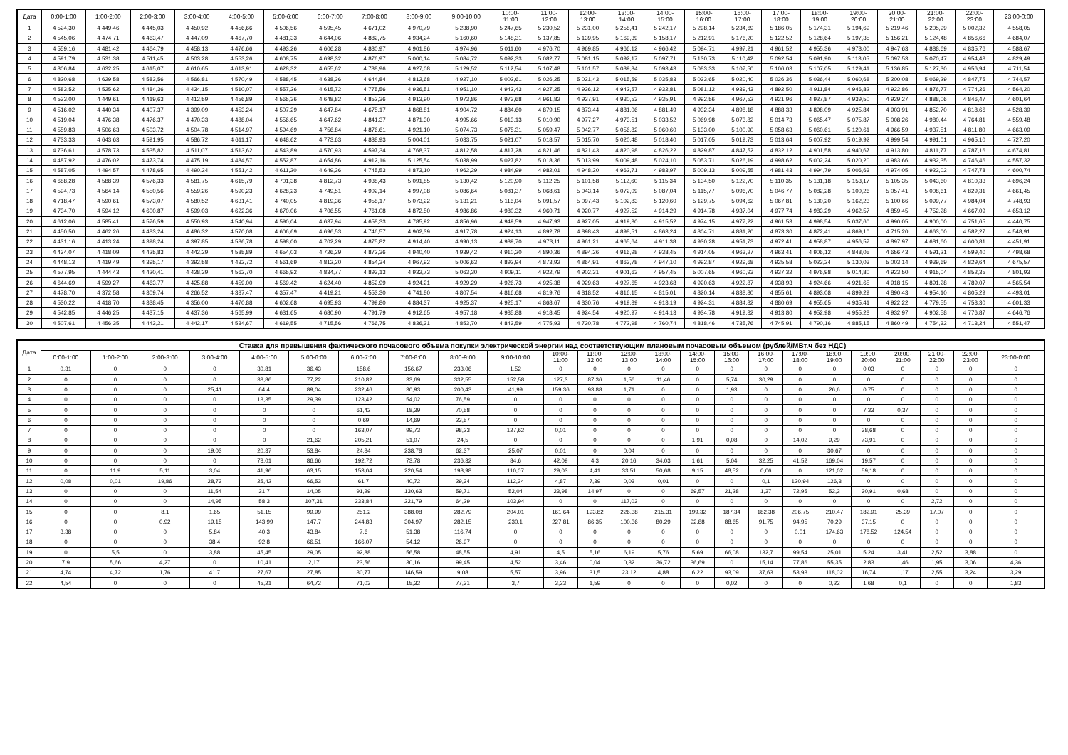| Дата | 0:00-1:00 | 1:00-2:00 | 2:00-3:00 | 3:00-4:00 | 4:00-5:00 | 5:00-6:00 | 6:00-7:00 | 7:00-8:00 | 8:00-9:00 | 9:00-10:00 | 10:00- 11:00 | 11:00- 12:00 | 12:00- 13:00 | 13:00- 14:00 | 14:00- 15:00 | 15:00- 16:00 | 16:00- 17:00 | 17:00- 18:00 | 18:00- 19:00 | 19:00- 20:00 | 20:00- 21:00 | 21:00- 22:00 | 22:00- 23:00 | 23:00-0:00 |
| --- | --- | --- | --- | --- | --- | --- | --- | --- | --- | --- | --- | --- | --- | --- | --- | --- | --- | --- | --- | --- | --- | --- | --- | --- |
| 1 | 4 524,30 | 4 449,46 | 4 445,03 | 4 450,92 | 4 456,66 | 4 506,56 | 4 595,45 | 4 671,02 | 4 970,79 | 5 238,90 | 5 247,65 | 5 230,52 | 5 231,00 | 5 258,41 | 5 242,17 | 5 298,14 | 5 234,69 | 5 186,05 | 5 174,31 | 5 194,69 | 5 219,46 | 5 205,99 | 5 002,32 | 4 558,05 |
| 2 | 4 545,06 | 4 474,71 | 4 463,47 | 4 447,09 | 4 467,70 | 4 481,33 | 4 644,06 | 4 882,75 | 4 934,24 | 5 160,60 | 5 148,31 | 5 137,85 | 5 139,95 | 5 169,39 | 5 158,17 | 5 212,91 | 5 176,20 | 5 122,52 | 5 128,64 | 5 197,35 | 5 156,21 | 5 124,48 | 4 856,66 | 4 684,07 |
| 3 | 4 559,16 | 4 481,42 | 4 464,79 | 4 458,13 | 4 476,66 | 4 493,26 | 4 606,28 | 4 880,97 | 4 901,86 | 4 974,96 | 5 011,60 | 4 976,70 | 4 969,85 | 4 966,12 | 4 966,42 | 5 094,71 | 4 997,21 | 4 961,52 | 4 955,36 | 4 978,00 | 4 947,63 | 4 888,69 | 4 835,76 | 4 588,67 |
| 4 | 4 591,79 | 4 531,38 | 4 511,45 | 4 503,28 | 4 553,26 | 4 608,75 | 4 698,32 | 4 876,97 | 5 000,14 | 5 084,72 | 5 092,33 | 5 082,77 | 5 081,15 | 5 092,17 | 5 097,71 | 5 130,73 | 5 110,42 | 5 092,54 | 5 091,90 | 5 113,05 | 5 097,53 | 5 070,47 | 4 954,43 | 4 829,49 |
| 5 | 4 806,84 | 4 632,25 | 4 615,07 | 4 610,65 | 4 613,91 | 4 628,32 | 4 655,62 | 4 788,96 | 4 927,08 | 5 129,52 | 5 112,54 | 5 107,48 | 5 101,57 | 5 089,84 | 5 093,43 | 5 083,33 | 5 107,50 | 5 106,03 | 5 107,05 | 5 129,41 | 5 136,85 | 5 127,30 | 4 956,94 | 4 711,54 |
| 6 | 4 820,68 | 4 629,58 | 4 583,56 | 4 566,81 | 4 570,49 | 4 588,45 | 4 638,36 | 4 644,84 | 4 812,68 | 4 927,10 | 5 002,61 | 5 026,25 | 5 021,43 | 5 015,59 | 5 035,83 | 5 033,65 | 5 020,40 | 5 026,36 | 5 036,44 | 5 060,68 | 5 200,08 | 5 069,29 | 4 847,75 | 4 744,57 |
| 7 | 4 583,52 | 4 525,62 | 4 484,36 | 4 434,15 | 4 510,07 | 4 557,26 | 4 615,72 | 4 775,56 | 4 936,51 | 4 951,10 | 4 942,43 | 4 927,25 | 4 936,12 | 4 942,57 | 4 932,81 | 5 081,12 | 4 939,43 | 4 892,50 | 4 911,84 | 4 946,82 | 4 922,86 | 4 876,77 | 4 774,26 | 4 564,20 |
| 8 | 4 533,00 | 4 449,61 | 4 419,63 | 4 412,59 | 4 456,89 | 4 565,36 | 4 648,82 | 4 852,36 | 4 913,90 | 4 973,86 | 4 973,68 | 4 961,82 | 4 937,91 | 4 930,53 | 4 935,91 | 4 992,56 | 4 967,52 | 4 921,96 | 4 927,87 | 4 939,50 | 4 929,27 | 4 888,06 | 4 846,47 | 4 601,64 |
| 9 | 4 516,02 | 4 440,34 | 4 407,37 | 4 399,09 | 4 453,24 | 4 507,29 | 4 647,84 | 4 675,17 | 4 868,81 | 4 904,72 | 4 884,60 | 4 879,15 | 4 873,44 | 4 881,06 | 4 881,49 | 4 932,34 | 4 898,18 | 4 888,33 | 4 898,09 | 4 925,84 | 4 903,91 | 4 852,70 | 4 818,66 | 4 528,39 |
| 10 | 4 519,04 | 4 476,38 | 4 476,37 | 4 470,33 | 4 488,04 | 4 556,65 | 4 647,62 | 4 841,37 | 4 871,30 | 4 995,66 | 5 013,13 | 5 010,90 | 4 977,27 | 4 973,51 | 5 033,52 | 5 069,98 | 5 073,82 | 5 014,73 | 5 065,47 | 5 075,87 | 5 008,26 | 4 980,44 | 4 764,81 | 4 559,48 |
| 11 | 4 559,83 | 4 506,63 | 4 503,72 | 4 504,78 | 4 514,97 | 4 594,69 | 4 756,84 | 4 876,61 | 4 921,10 | 5 074,73 | 5 075,31 | 5 059,47 | 5 042,77 | 5 056,82 | 5 060,60 | 5 133,00 | 5 100,90 | 5 058,63 | 5 060,61 | 5 120,61 | 4 966,59 | 4 937,51 | 4 811,80 | 4 663,09 |
| 12 | 4 733,33 | 4 643,63 | 4 591,95 | 4 586,72 | 4 611,17 | 4 648,62 | 4 773,63 | 4 888,93 | 5 004,01 | 5 033,75 | 5 021,07 | 5 018,57 | 5 015,70 | 5 020,48 | 5 018,40 | 5 017,05 | 5 019,73 | 5 013,64 | 5 007,92 | 5 019,92 | 4 999,54 | 4 991,01 | 4 965,10 | 4 727,20 |
| 13 | 4 736,61 | 4 578,73 | 4 535,82 | 4 511,07 | 4 513,62 | 4 543,89 | 4 570,93 | 4 597,34 | 4 768,37 | 4 812,58 | 4 817,28 | 4 821,46 | 4 821,43 | 4 820,98 | 4 826,22 | 4 829,87 | 4 847,52 | 4 832,12 | 4 901,58 | 4 940,67 | 4 913,80 | 4 811,77 | 4 787,16 | 4 674,81 |
| 14 | 4 487,92 | 4 476,02 | 4 473,74 | 4 475,19 | 4 484,57 | 4 552,87 | 4 654,86 | 4 912,16 | 5 125,54 | 5 038,99 | 5 027,82 | 5 018,36 | 5 013,99 | 5 009,48 | 5 024,10 | 5 053,71 | 5 026,19 | 4 998,62 | 5 002,24 | 5 020,20 | 4 983,66 | 4 932,35 | 4 746,46 | 4 557,32 |
| 15 | 4 587,05 | 4 494,57 | 4 478,65 | 4 490,24 | 4 551,42 | 4 611,20 | 4 649,36 | 4 745,53 | 4 873,10 | 4 962,29 | 4 984,99 | 4 982,01 | 4 948,20 | 4 962,71 | 4 983,97 | 5 009,13 | 5 009,55 | 4 981,43 | 4 994,79 | 5 006,63 | 4 974,05 | 4 922,02 | 4 747,78 | 4 600,74 |
| 16 | 4 688,28 | 4 588,39 | 4 576,33 | 4 581,75 | 4 615,79 | 4 701,38 | 4 812,73 | 4 938,43 | 5 091,85 | 5 130,42 | 5 120,90 | 5 112,25 | 5 101,58 | 5 112,60 | 5 115,34 | 5 134,50 | 5 122,70 | 5 110,35 | 5 131,18 | 5 153,17 | 5 105,35 | 5 043,60 | 4 810,33 | 4 696,24 |
| 17 | 4 594,73 | 4 564,14 | 4 550,56 | 4 559,26 | 4 590,23 | 4 628,23 | 4 749,51 | 4 902,14 | 4 997,08 | 5 086,64 | 5 081,37 | 5 068,61 | 5 043,14 | 5 072,09 | 5 087,04 | 5 115,77 | 5 096,70 | 5 046,77 | 5 082,28 | 5 100,26 | 5 057,41 | 5 008,61 | 4 829,31 | 4 661,45 |
| 18 | 4 718,47 | 4 590,61 | 4 573,07 | 4 580,52 | 4 631,41 | 4 740,05 | 4 819,36 | 4 958,17 | 5 073,22 | 5 131,21 | 5 116,04 | 5 091,57 | 5 097,43 | 5 102,83 | 5 120,60 | 5 129,75 | 5 094,62 | 5 067,81 | 5 130,20 | 5 162,23 | 5 100,66 | 5 099,77 | 4 984,04 | 4 748,93 |
| 19 | 4 734,70 | 4 594,12 | 4 600,87 | 4 599,03 | 4 622,36 | 4 670,06 | 4 706,55 | 4 761,08 | 4 872,50 | 4 986,86 | 4 980,32 | 4 960,71 | 4 920,77 | 4 927,52 | 4 914,29 | 4 914,78 | 4 937,04 | 4 977,74 | 4 983,29 | 4 962,57 | 4 859,45 | 4 752,28 | 4 667,09 | 4 653,12 |
| 20 | 4 612,06 | 4 585,41 | 4 576,59 | 4 550,93 | 4 540,94 | 4 590,04 | 4 637,94 | 4 658,33 | 4 785,92 | 4 856,96 | 4 949,59 | 4 947,93 | 4 927,05 | 4 919,30 | 4 915,52 | 4 974,15 | 4 977,22 | 4 961,53 | 4 998,54 | 5 037,60 | 4 990,05 | 4 900,00 | 4 751,65 | 4 440,75 |
| 21 | 4 450,50 | 4 462,26 | 4 483,24 | 4 486,32 | 4 570,08 | 4 606,69 | 4 696,53 | 4 746,57 | 4 902,39 | 4 917,78 | 4 924,13 | 4 892,78 | 4 898,43 | 4 898,51 | 4 863,24 | 4 804,71 | 4 881,20 | 4 873,30 | 4 872,41 | 4 869,10 | 4 715,20 | 4 663,00 | 4 582,27 | 4 548,91 |
| 22 | 4 431,16 | 4 413,24 | 4 398,24 | 4 397,85 | 4 536,78 | 4 598,00 | 4 702,29 | 4 875,82 | 4 914,40 | 4 990,13 | 4 989,70 | 4 973,11 | 4 961,21 | 4 965,64 | 4 911,38 | 4 930,28 | 4 951,73 | 4 972,41 | 4 958,87 | 4 956,57 | 4 897,97 | 4 681,60 | 4 600,81 | 4 451,91 |
| 23 | 4 434,07 | 4 418,09 | 4 425,83 | 4 442,29 | 4 585,89 | 4 654,03 | 4 726,29 | 4 872,36 | 4 940,40 | 4 939,42 | 4 910,20 | 4 890,36 | 4 894,26 | 4 916,98 | 4 938,45 | 4 914,05 | 4 963,27 | 4 963,41 | 4 906,12 | 4 848,05 | 4 656,43 | 4 591,21 | 4 599,40 | 4 498,68 |
| 24 | 4 448,13 | 4 419,49 | 4 395,17 | 4 392,58 | 4 432,72 | 4 561,69 | 4 812,20 | 4 854,34 | 4 967,92 | 5 006,63 | 4 892,94 | 4 873,92 | 4 864,91 | 4 863,78 | 4 947,10 | 4 992,87 | 4 929,68 | 4 925,58 | 5 023,24 | 5 130,03 | 5 003,14 | 4 939,69 | 4 829,64 | 4 675,57 |
| 25 | 4 577,95 | 4 444,43 | 4 420,41 | 4 428,39 | 4 562,70 | 4 665,92 | 4 834,77 | 4 893,13 | 4 932,73 | 5 063,30 | 4 909,11 | 4 922,79 | 4 902,31 | 4 901,63 | 4 957,45 | 5 007,65 | 4 960,93 | 4 937,32 | 4 976,98 | 5 014,80 | 4 923,50 | 4 915,04 | 4 852,35 | 4 801,93 |
| 26 | 4 644,69 | 4 599,27 | 4 463,77 | 4 425,88 | 4 459,00 | 4 569,42 | 4 624,40 | 4 852,99 | 4 924,21 | 4 929,29 | 4 926,73 | 4 925,38 | 4 929,63 | 4 927,65 | 4 923,68 | 4 920,63 | 4 922,87 | 4 938,93 | 4 924,66 | 4 921,65 | 4 918,15 | 4 891,28 | 4 789,07 | 4 565,54 |
| 27 | 4 478,70 | 4 372,58 | 4 309,74 | 4 266,52 | 4 337,47 | 4 357,47 | 4 419,21 | 4 553,30 | 4 741,80 | 4 807,54 | 4 816,68 | 4 819,76 | 4 818,52 | 4 816,15 | 4 815,01 | 4 820,14 | 4 838,80 | 4 855,61 | 4 893,08 | 4 899,29 | 4 890,43 | 4 954,10 | 4 805,29 | 4 493,01 |
| 28 | 4 530,22 | 4 418,70 | 4 338,45 | 4 356,00 | 4 470,88 | 4 602,68 | 4 695,93 | 4 799,80 | 4 884,37 | 4 925,37 | 4 925,17 | 4 868,67 | 4 830,76 | 4 919,39 | 4 913,19 | 4 924,31 | 4 884,82 | 4 880,69 | 4 955,65 | 4 935,41 | 4 922,22 | 4 779,55 | 4 753,30 | 4 601,33 |
| 29 | 4 542,85 | 4 446,25 | 4 437,15 | 4 437,36 | 4 565,99 | 4 631,65 | 4 680,90 | 4 791,79 | 4 912,65 | 4 957,18 | 4 935,88 | 4 918,45 | 4 924,54 | 4 920,97 | 4 914,13 | 4 934,78 | 4 919,32 | 4 913,80 | 4 952,98 | 4 955,28 | 4 932,97 | 4 902,58 | 4 776,87 | 4 646,76 |
| 30 | 4 507,61 | 4 456,35 | 4 443,21 | 4 442,17 | 4 534,67 | 4 619,55 | 4 715,56 | 4 766,75 | 4 836,31 | 4 853,70 | 4 843,59 | 4 775,93 | 4 730,78 | 4 772,98 | 4 760,74 | 4 818,46 | 4 735,76 | 4 745,91 | 4 790,16 | 4 885,15 | 4 860,49 | 4 754,32 | 4 713,24 | 4 551,47 |
| Дата | Ставка для превышения фактического почасового объема покупки электрической энергии над соответствующим плановым почасовым объемом (рублей/МВт.ч без НДС) | | | | | | | | | | | | | | | | | | | | | | | |
| --- | --- | --- | --- | --- | --- | --- | --- | --- | --- | --- | --- | --- | --- | --- | --- | --- | --- | --- | --- | --- | --- | --- | --- | --- |
| | 0:00-1:00 | 1:00-2:00 | 2:00-3:00 | 3:00-4:00 | 4:00-5:00 | 5:00-6:00 | 6:00-7:00 | 7:00-8:00 | 8:00-9:00 | 9:00-10:00 | 10:00- 11:00 | 11:00- 12:00 | 12:00- 13:00 | 13:00- 14:00 | 14:00- 15:00 | 15:00- 16:00 | 16:00- 17:00 | 17:00- 18:00 | 18:00- 19:00 | 19:00- 20:00 | 20:00- 21:00 | 21:00- 22:00 | 22:00- 23:00 | 23:00-0:00 |
| 1 | 0,31 | 0 | 0 | 0 | 30,81 | 36,43 | 158,6 | 156,67 | 233,06 | 1,52 | 0 | 0 | 0 | 0 | 0 | 0 | 0 | 0 | 0 | 0,03 | 0 | 0 | 0 | 0 |
| 2 | 0 | 0 | 0 | 0 | 33,86 | 77,22 | 210,82 | 33,69 | 332,55 | 152,58 | 127,3 | 87,36 | 1,56 | 11,46 | 0 | 5,74 | 30,29 | 0 | 0 | 0 | 0 | 0 | 0 | 0 |
| 3 | 0 | 0 | 0 | 25,41 | 64,4 | 89,04 | 232,46 | 30,93 | 200,43 | 41,99 | 159,36 | 93,88 | 1,71 | 0 | 0 | 1,93 | 0 | 0 | 26,6 | 0,75 | 0 | 0 | 0 | 0 |
| 4 | 0 | 0 | 0 | 0 | 13,35 | 29,39 | 123,42 | 54,02 | 76,59 | 0 | 0 | 0 | 0 | 0 | 0 | 0 | 0 | 0 | 0 | 0 | 0 | 0 | 0 | 0 |
| 5 | 0 | 0 | 0 | 0 | 0 | 0 | 61,42 | 18,39 | 70,58 | 0 | 0 | 0 | 0 | 0 | 0 | 0 | 0 | 0 | 0 | 7,33 | 0,37 | 0 | 0 | 0 |
| 6 | 0 | 0 | 0 | 0 | 0 | 0 | 0,69 | 14,69 | 23,57 | 0 | 0 | 0 | 0 | 0 | 0 | 0 | 0 | 0 | 0 | 0 | 0 | 0 | 0 | 0 |
| 7 | 0 | 0 | 0 | 0 | 0 | 0 | 163,07 | 99,73 | 98,23 | 127,62 | 0,01 | 0 | 0 | 0 | 0 | 0 | 0 | 0 | 0 | 38,68 | 0 | 0 | 0 | 0 |
| 8 | 0 | 0 | 0 | 0 | 0 | 21,62 | 205,21 | 51,07 | 24,5 | 0 | 0 | 0 | 0 | 0 | 1,91 | 0,08 | 0 | 14,02 | 9,29 | 73,91 | 0 | 0 | 0 | 0 |
| 9 | 0 | 0 | 0 | 19,03 | 20,37 | 53,84 | 24,34 | 238,78 | 62,37 | 25,07 | 0,01 | 0 | 0,04 | 0 | 0 | 0 | 0 | 0 | 30,67 | 0 | 0 | 0 | 0 | 0 |
| 10 | 0 | 0 | 0 | 0 | 73,01 | 86,66 | 192,72 | 73,78 | 236,32 | 84,6 | 42,09 | 4,3 | 20,16 | 34,03 | 1,61 | 5,04 | 32,25 | 41,52 | 169,04 | 19,57 | 0 | 0 | 0 | 0 |
| 11 | 0 | 11,9 | 5,11 | 3,04 | 41,96 | 63,15 | 153,04 | 220,54 | 198,98 | 110,07 | 29,03 | 4,41 | 33,51 | 50,68 | 9,15 | 48,52 | 0,06 | 0 | 121,02 | 59,18 | 0 | 0 | 0 | 0 |
| 12 | 0,08 | 0,01 | 19,86 | 28,73 | 25,42 | 66,53 | 61,7 | 40,72 | 29,34 | 112,34 | 4,87 | 7,39 | 0,03 | 0,01 | 0 | 0 | 0,1 | 120,94 | 126,3 | 0 | 0 | 0 | 0 | 0 |
| 13 | 0 | 0 | 0 | 11,54 | 31,7 | 14,05 | 91,29 | 130,63 | 59,71 | 52,04 | 23,98 | 14,97 | 0 | 0 | 69,57 | 21,28 | 1,37 | 72,95 | 52,3 | 30,91 | 0,68 | 0 | 0 | 0 |
| 14 | 0 | 0 | 0 | 14,95 | 58,3 | 107,31 | 233,84 | 221,79 | 64,29 | 103,94 | 0 | 0 | 117,03 | 0 | 0 | 0 | 0 | 0 | 0 | 0 | 0 | 2,72 | 0 | 0 |
| 15 | 0 | 0 | 8,1 | 1,65 | 51,15 | 99,99 | 251,2 | 388,08 | 282,79 | 204,01 | 161,64 | 193,82 | 226,38 | 215,31 | 199,32 | 187,34 | 182,38 | 206,75 | 210,47 | 182,91 | 25,39 | 17,07 | 0 | 0 |
| 16 | 0 | 0 | 0,92 | 19,15 | 143,99 | 147,7 | 244,83 | 304,97 | 282,15 | 230,1 | 227,81 | 86,35 | 100,36 | 80,29 | 92,88 | 88,65 | 91,75 | 94,95 | 70,29 | 37,15 | 0 | 0 | 0 | 0 |
| 17 | 3,38 | 0 | 0 | 5,84 | 40,3 | 43,84 | 7,6 | 51,38 | 116,74 | 0 | 0 | 0 | 0 | 0 | 0 | 0 | 0 | 0,01 | 174,63 | 178,52 | 124,54 | 0 | 0 | 0 |
| 18 | 0 | 0 | 0 | 38,4 | 92,8 | 66,51 | 166,07 | 54,12 | 26,97 | 0 | 0 | 0 | 0 | 0 | 0 | 0 | 0 | 0 | 0 | 0 | 0 | 0 | 0 | 0 |
| 19 | 0 | 5,5 | 0 | 3,88 | 45,45 | 29,05 | 92,88 | 56,58 | 48,55 | 4,91 | 4,5 | 5,16 | 6,19 | 5,76 | 5,69 | 66,08 | 132,7 | 99,54 | 25,01 | 5,24 | 3,41 | 2,52 | 3,88 | 0 |
| 20 | 7,9 | 5,66 | 4,27 | 0 | 10,41 | 2,17 | 23,56 | 30,16 | 99,45 | 4,52 | 3,46 | 0,04 | 0,32 | 36,72 | 36,69 | 0 | 15,14 | 77,86 | 55,35 | 2,83 | 1,46 | 1,95 | 3,06 | 4,36 |
| 21 | 4,74 | 4,72 | 1,76 | 41,7 | 27,67 | 27,85 | 30,77 | 146,59 | 9,08 | 5,57 | 3,96 | 31,5 | 23,12 | 4,88 | 6,22 | 93,09 | 37,63 | 53,93 | 118,02 | 16,74 | 1,17 | 2,55 | 3,24 | 3,29 |
| 22 | 4,54 | 0 | 0 | 0 | 45,21 | 64,72 | 71,03 | 15,32 | 77,31 | 3,7 | 3,23 | 1,59 | 0 | 0 | 0 | 0,02 | 0 | 0 | 0,22 | 1,68 | 0,1 | 0 | 0 | 1,83 |